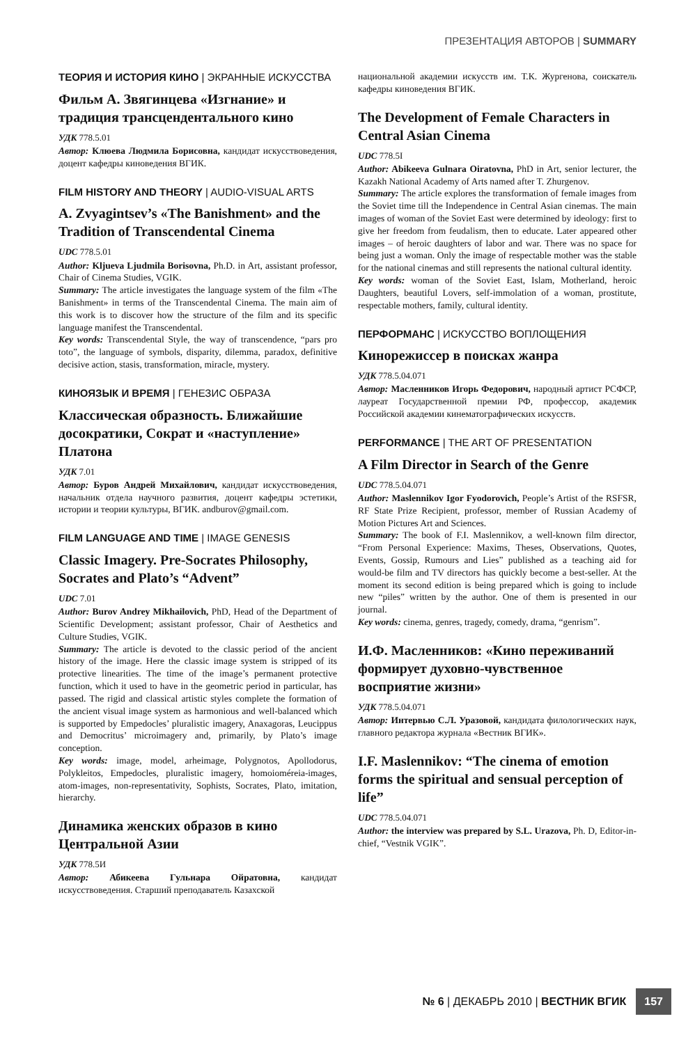ПРЕЗЕНТАЦИЯ АВТОРОВ | SUMMARY
ТЕОРИЯ И ИСТОРИЯ КИНО | ЭКРАННЫЕ ИСКУССТВА
Фильм А. Звягинцева «Изгнание» и традиция трансцендентального кино
УДК 778.5.01
Автор: Клюева Людмила Борисовна, кандидат искусствоведения, доцент кафедры киноведения ВГИК.
FILM HISTORY AND THEORY | AUDIO-VISUAL ARTS
A. Zvyagintsev’s «The Banishment» and the Tradition of Transcendental Cinema
UDC 778.5.01
Author: Kljueva Ljudmila Borisovna, Ph.D. in Art, assistant professor, Chair of Cinema Studies, VGIK.
Summary: The article investigates the language system of the film «The Banishment» in terms of the Transcendental Cinema. The main aim of this work is to discover how the structure of the film and its specific language manifest the Transcendental.
Key words: Transcendental Style, the way of transcendence, “pars pro toto”, the language of symbols, disparity, dilemma, paradox, definitive decisive action, stasis, transformation, miracle, mystery.
КИНОЯЗЫК И ВРЕМЯ | ГЕНЕЗИС ОБРАЗА
Классическая образность. Ближайшие досократики, Сократ и «наступление» Платона
УДК 7.01
Автор: Буров Андрей Михайлович, кандидат искусствоведения, начальник отдела научного развития, доцент кафедры эстетики, истории и теории культуры, ВГИК. andburov@gmail.com.
FILM LANGUAGE AND TIME | IMAGE GENESIS
Classic Imagery. Pre-Socrates Philosophy, Socrates and Plato’s “Advent”
UDC 7.01
Author: Burov Andrey Mikhailovich, PhD, Head of the Department of Scientific Development; assistant professor, Chair of Aesthetics and Culture Studies, VGIK.
Summary: The article is devoted to the classic period of the ancient history of the image. Here the classic image system is stripped of its protective linearities. The time of the image’s permanent protective function, which it used to have in the geometric period in particular, has passed. The rigid and classical artistic styles complete the formation of the ancient visual image system as harmonious and well-balanced which is supported by Empedocles’ pluralistic imagery, Anaxagoras, Leucippus and Democritus’ microimagery and, primarily, by Plato’s image conception.
Key words: image, model, arheimage, Polygnotos, Apollodorus, Polykleitos, Empedocles, pluralistic imagery, homoioméreia-images, atom-images, non-representativity, Sophists, Socrates, Plato, imitation, hierarchy.
Динамика женских образов в кино Центральной Азии
УДК 778.5И
Автор: Абикеева Гульнара Ойратовна, кандидат искусствоведения. Старший преподаватель Казахской
национальной академии искусств им. Т.К. Жургенова, соискатель кафедры киноведения ВГИК.
The Development of Female Characters in Central Asian Cinema
UDC 778.5I
Author: Abikeeva Gulnara Oiratovna, PhD in Art, senior lecturer, the Kazakh National Academy of Arts named after T. Zhurgenov.
Summary: The article explores the transformation of female images from the Soviet time till the Independence in Central Asian cinemas. The main images of woman of the Soviet East were determined by ideology: first to give her freedom from feudalism, then to educate. Later appeared other images – of heroic daughters of labor and war. There was no space for being just a woman. Only the image of respectable mother was the stable for the national cinemas and still represents the national cultural identity.
Key words: woman of the Soviet East, Islam, Motherland, heroic Daughters, beautiful Lovers, self-immolation of a woman, prostitute, respectable mothers, family, cultural identity.
ПЕРФОРМАНС | ИСКУССТВО ВОПЛОЩЕНИЯ
Кинорежиссер в поисках жанра
УДК 778.5.04.071
Автор: Масленников Игорь Федорович, народный артист РСФСР, лауреат Государственной премии РФ, профессор, академик Российской академии кинематографических искусств.
PERFORMANCE | THE ART OF PRESENTATION
A Film Director in Search of the Genre
UDC 778.5.04.071
Author: Maslennikov Igor Fyodorovich, People’s Artist of the RSFSR, RF State Prize Recipient, professor, member of Russian Academy of Motion Pictures Art and Sciences.
Summary: The book of F.I. Maslennikov, a well-known film director, “From Personal Experience: Maxims, Theses, Observations, Quotes, Events, Gossip, Rumours and Lies” published as a teaching aid for would-be film and TV directors has quickly become a best-seller. At the moment its second edition is being prepared which is going to include new “piles” written by the author. One of them is presented in our journal.
Key words: cinema, genres, tragedy, comedy, drama, “genrism”.
И.Ф. Масленников: «Кино переживаний формирует духовно-чувственное восприятие жизни»
УДК 778.5.04.071
Автор: Интервью С.Л. Уразовой, кандидата филологических наук, главного редактора журнала «Вестник ВГИК».
I.F. Maslennikov: “The cinema of emotion forms the spiritual and sensual perception of life”
UDC 778.5.04.071
Author: the interview was prepared by S.L. Urazova, Ph. D, Editor-in-chief, “Vestnik VGIK”.
№ 6 | ДЕКАБРЬ 2010 | ВЕСТНИК ВГИК 157